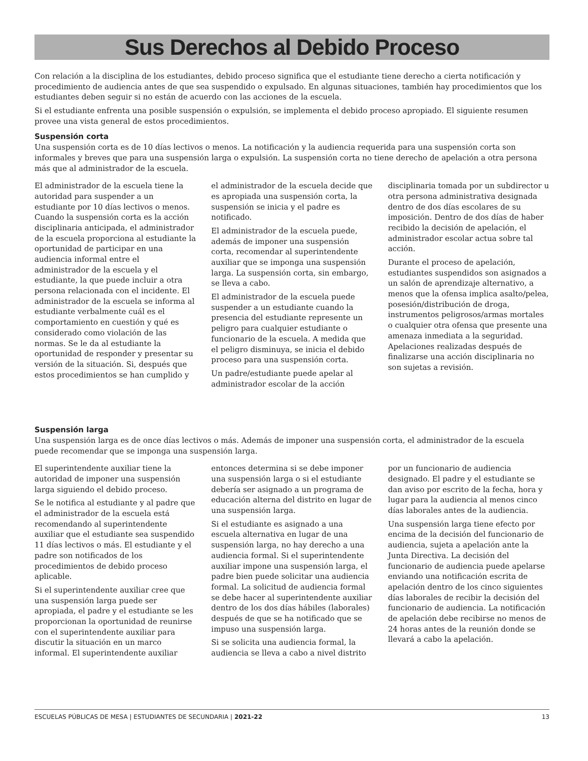Sus Derechos al Debido Proceso
Con relación a la disciplina de los estudiantes, debido proceso significa que el estudiante tiene derecho a cierta notificación y procedimiento de audiencia antes de que sea suspendido o expulsado. En algunas situaciones, también hay procedimientos que los estudiantes deben seguir si no están de acuerdo con las acciones de la escuela.
Si el estudiante enfrenta una posible suspensión o expulsión, se implementa el debido proceso apropiado. El siguiente resumen provee una vista general de estos procedimientos.
Suspensión corta
Una suspensión corta es de 10 días lectivos o menos. La notificación y la audiencia requerida para una suspensión corta son informales y breves que para una suspensión larga o expulsión. La suspensión corta no tiene derecho de apelación a otra persona más que al administrador de la escuela.
El administrador de la escuela tiene la autoridad para suspender a un estudiante por 10 días lectivos o menos. Cuando la suspensión corta es la acción disciplinaria anticipada, el administrador de la escuela proporciona al estudiante la oportunidad de participar en una audiencia informal entre el administrador de la escuela y el estudiante, la que puede incluir a otra persona relacionada con el incidente. El administrador de la escuela se informa al estudiante verbalmente cuál es el comportamiento en cuestión y qué es considerado como violación de las normas. Se le da al estudiante la oportunidad de responder y presentar su versión de la situación. Si, después que estos procedimientos se han cumplido y el administrador de la escuela decide que es apropiada una suspensión corta, la suspensión se inicia y el padre es notificado.
El administrador de la escuela puede, además de imponer una suspensión corta, recomendar al superintendente auxiliar que se imponga una suspensión larga. La suspensión corta, sin embargo, se lleva a cabo.
El administrador de la escuela puede suspender a un estudiante cuando la presencia del estudiante represente un peligro para cualquier estudiante o funcionario de la escuela. A medida que el peligro disminuya, se inicia el debido proceso para una suspensión corta.
Un padre/estudiante puede apelar al administrador escolar de la acción disciplinaria tomada por un subdirector u otra persona administrativa designada dentro de dos días escolares de su imposición. Dentro de dos días de haber recibido la decisión de apelación, el administrador escolar actua sobre tal acción.
Durante el proceso de apelación, estudiantes suspendidos son asignados a un salón de aprendizaje alternativo, a menos que la ofensa implica asalto/pelea, posesión/distribución de droga, instrumentos peligrosos/armas mortales o cualquier otra ofensa que presente una amenaza inmediata a la seguridad. Apelaciones realizadas después de finalizarse una acción disciplinaria no son sujetas a revisión.
Suspensión larga
Una suspensión larga es de once días lectivos o más. Además de imponer una suspensión corta, el administrador de la escuela puede recomendar que se imponga una suspensión larga.
El superintendente auxiliar tiene la autoridad de imponer una suspensión larga siguiendo el debido proceso.
Se le notifica al estudiante y al padre que el administrador de la escuela está recomendando al superintendente auxiliar que el estudiante sea suspendido 11 días lectivos o más. El estudiante y el padre son notificados de los procedimientos de debido proceso aplicable.
Si el superintendente auxiliar cree que una suspensión larga puede ser apropiada, el padre y el estudiante se les proporcionan la oportunidad de reunirse con el superintendente auxiliar para discutir la situación en un marco informal. El superintendente auxiliar entonces determina si se debe imponer una suspensión larga o si el estudiante debería ser asignado a un programa de educación alterna del distrito en lugar de una suspensión larga.
Si el estudiante es asignado a una escuela alternativa en lugar de una suspensión larga, no hay derecho a una audiencia formal. Si el superintendente auxiliar impone una suspensión larga, el padre bien puede solicitar una audiencia formal. La solicitud de audiencia formal se debe hacer al superintendente auxiliar dentro de los dos días hábiles (laborales) después de que se ha notificado que se impuso una suspensión larga.
Si se solicita una audiencia formal, la audiencia se lleva a cabo a nivel distrito por un funcionario de audiencia designado. El padre y el estudiante se dan aviso por escrito de la fecha, hora y lugar para la audiencia al menos cinco días laborales antes de la audiencia.
Una suspensión larga tiene efecto por encima de la decisión del funcionario de audiencia, sujeta a apelación ante la Junta Directiva. La decisión del funcionario de audiencia puede apelarse enviando una notificación escrita de apelación dentro de los cinco siguientes días laborales de recibir la decisión del funcionario de audiencia. La notificación de apelación debe recibirse no menos de 24 horas antes de la reunión donde se llevará a cabo la apelación.
ESCUELAS PÚBLICAS DE MESA | ESTUDIANTES DE SECUNDARIA | 2021-22 13